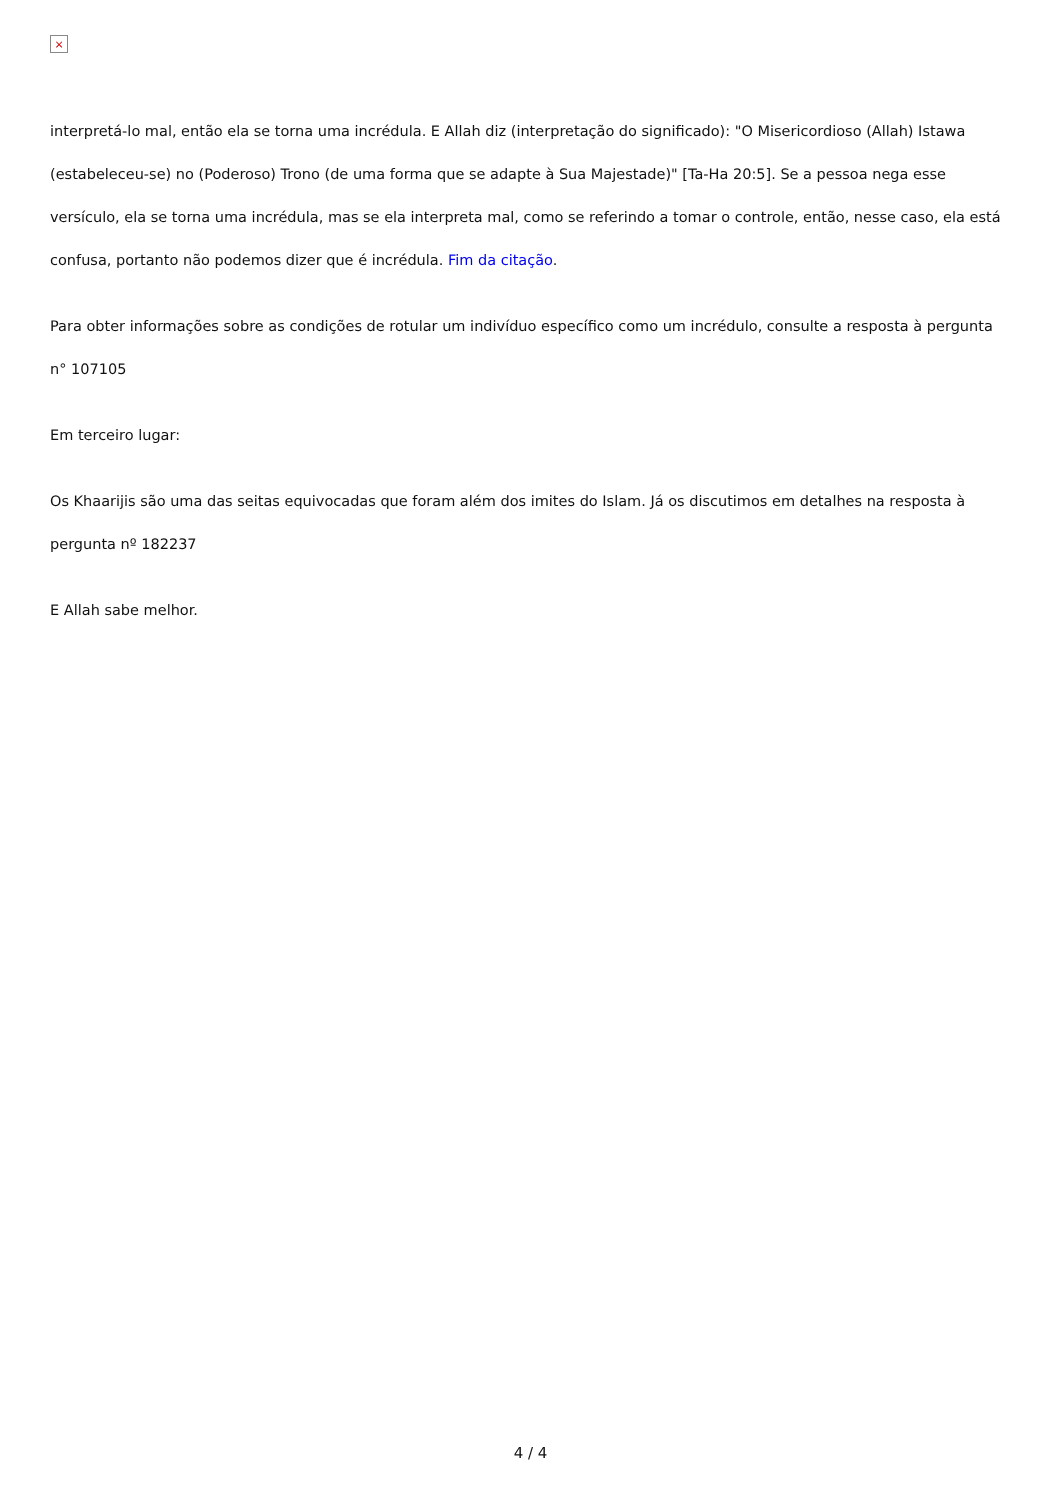×
interpretá-lo mal, então ela se torna uma incrédula. E Allah diz (interpretação do significado): "O Misericordioso (Allah) Istawa (estabeleceu-se) no (Poderoso) Trono (de uma forma que se adapte à Sua Majestade)" [Ta-Ha 20:5]. Se a pessoa nega esse versículo, ela se torna uma incrédula, mas se ela interpreta mal, como se referindo a tomar o controle, então, nesse caso, ela está confusa, portanto não podemos dizer que é incrédula. Fim da citação.
Para obter informações sobre as condições de rotular um indivíduo específico como um incrédulo, consulte a resposta à pergunta n° 107105
Em terceiro lugar:
Os Khaarijis são uma das seitas equivocadas que foram além dos imites do Islam. Já os discutimos em detalhes na resposta à pergunta nº 182237
E Allah sabe melhor.
4 / 4